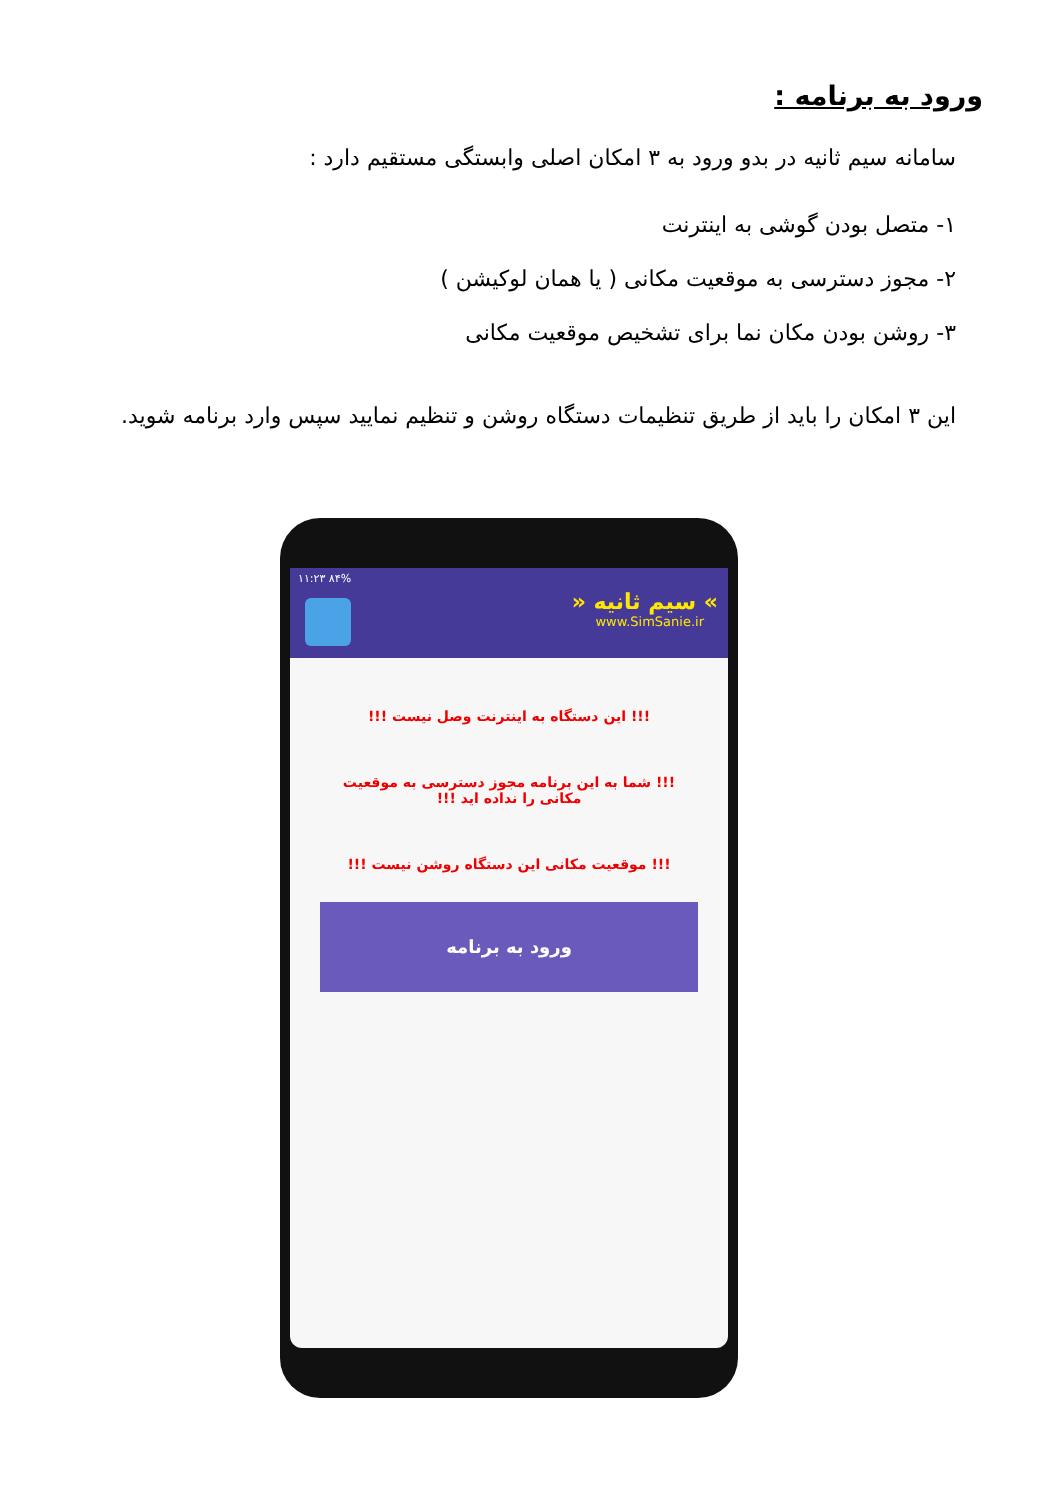ورود به برنامه :
سامانه سیم ثانیه در بدو ورود به ۳ امکان اصلی وابستگی مستقیم دارد :
۱- متصل بودن گوشی به اینترنت
۲- مجوز دسترسی به موقعیت مکانی ( یا همان لوکیشن )
۳- روشن بودن مکان نما برای تشخیص موقعیت مکانی
این ۳ امکان را باید از طریق تنظیمات دستگاه روشن و تنظیم نمایید سپس وارد برنامه شوید.
۱۱:۲۳ ۸۴%
» سیم ثانیه «
www.SimSanie.ir
!!! این دستگاه به اینترنت وصل نیست !!!
!!! شما به این برنامه مجوز دسترسی به موقعیت مکانی را نداده اید !!!
!!! موقعیت مکانی این دستگاه روشن نیست !!!
ورود به برنامه